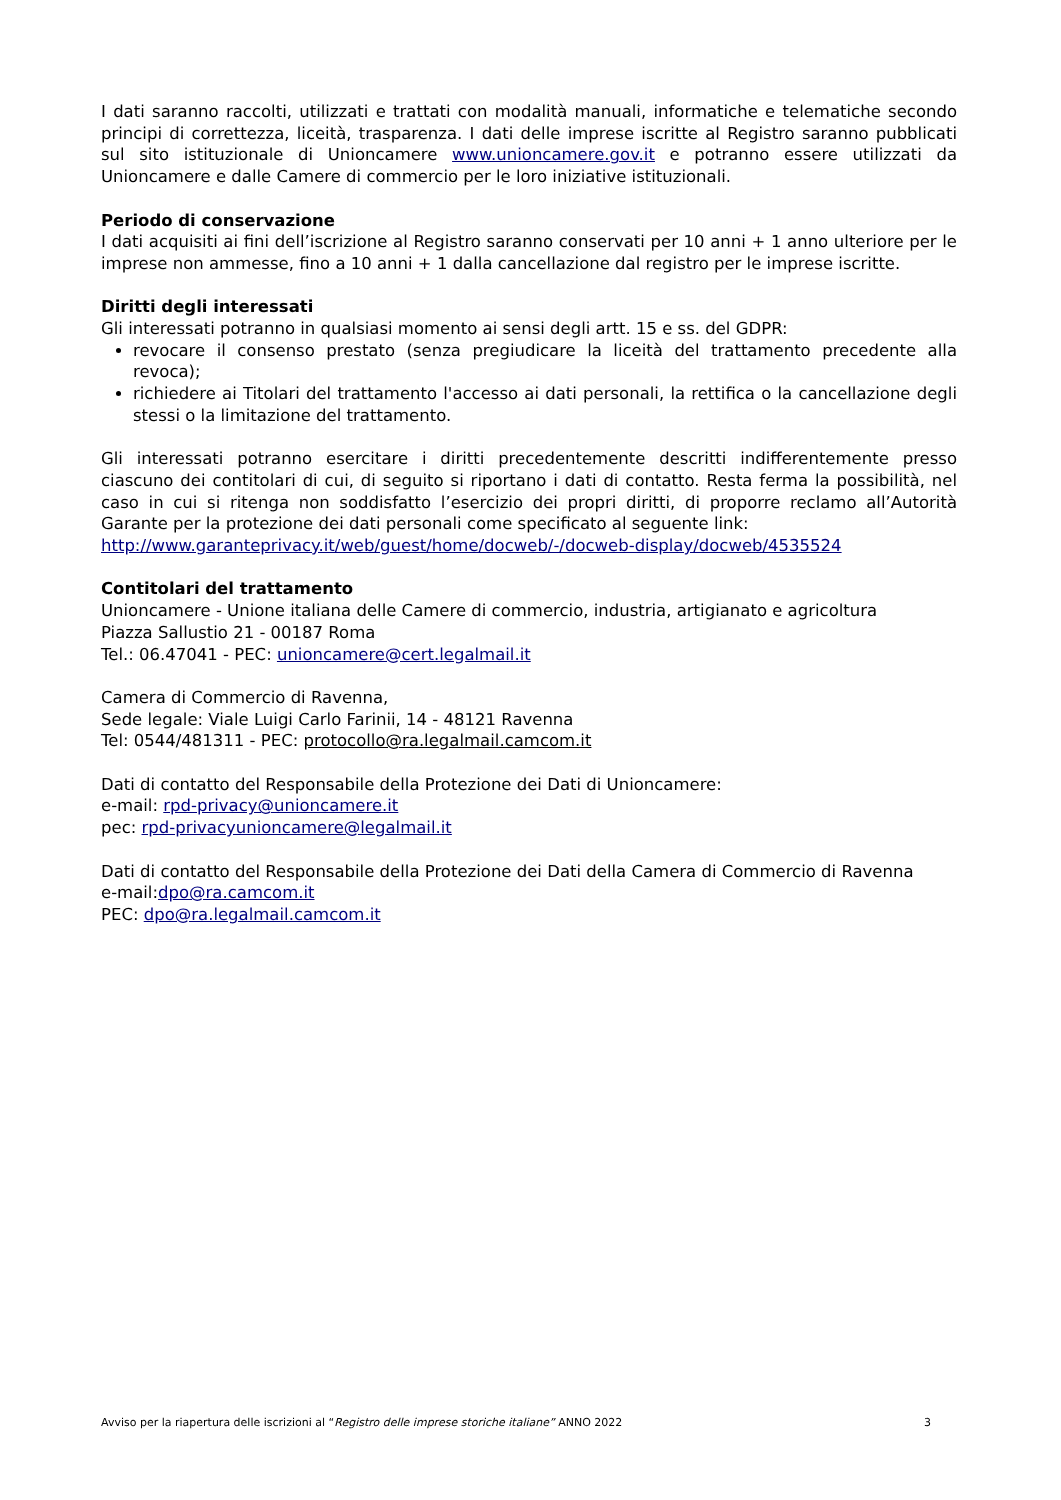I dati saranno raccolti, utilizzati e trattati con modalità manuali, informatiche e telematiche secondo principi di correttezza, liceità, trasparenza. I dati delle imprese iscritte al Registro saranno pubblicati sul sito istituzionale di Unioncamere www.unioncamere.gov.it e potranno essere utilizzati da Unioncamere e dalle Camere di commercio per le loro iniziative istituzionali.
Periodo di conservazione
I dati acquisiti ai fini dell’iscrizione al Registro saranno conservati per 10 anni + 1 anno ulteriore per le imprese non ammesse, fino a 10 anni + 1 dalla cancellazione dal registro per le imprese iscritte.
Diritti degli interessati
Gli interessati potranno in qualsiasi momento ai sensi degli artt. 15 e ss. del GDPR:
revocare il consenso prestato (senza pregiudicare la liceità del trattamento precedente alla revoca);
richiedere ai Titolari del trattamento l'accesso ai dati personali, la rettifica o la cancellazione degli stessi o la limitazione del trattamento.
Gli interessati potranno esercitare i diritti precedentemente descritti indifferentemente presso ciascuno dei contitolari di cui, di seguito si riportano i dati di contatto. Resta ferma la possibilità, nel caso in cui si ritenga non soddisfatto l’esercizio dei propri diritti, di proporre reclamo all’Autorità Garante per la protezione dei dati personali come specificato al seguente link:
http://www.garanteprivacy.it/web/guest/home/docweb/-/docweb-display/docweb/4535524
Contitolari del trattamento
Unioncamere - Unione italiana delle Camere di commercio, industria, artigianato e agricoltura
Piazza Sallustio 21 - 00187 Roma
Tel.: 06.47041 - PEC: unioncamere@cert.legalmail.it
Camera di Commercio di Ravenna,
Sede legale: Viale Luigi Carlo Farinii, 14 - 48121 Ravenna
Tel: 0544/481311 - PEC: protocollo@ra.legalmail.camcom.it
Dati di contatto del Responsabile della Protezione dei Dati di Unioncamere:
e-mail: rpd-privacy@unioncamere.it
pec: rpd-privacyunioncamere@legalmail.it
Dati di contatto del Responsabile della Protezione dei Dati della Camera di Commercio di Ravenna
e-mail:dpo@ra.camcom.it
PEC: dpo@ra.legalmail.camcom.it
Avviso per la riapertura delle iscrizioni al “Registro delle imprese storiche italiane” ANNO 2022 3